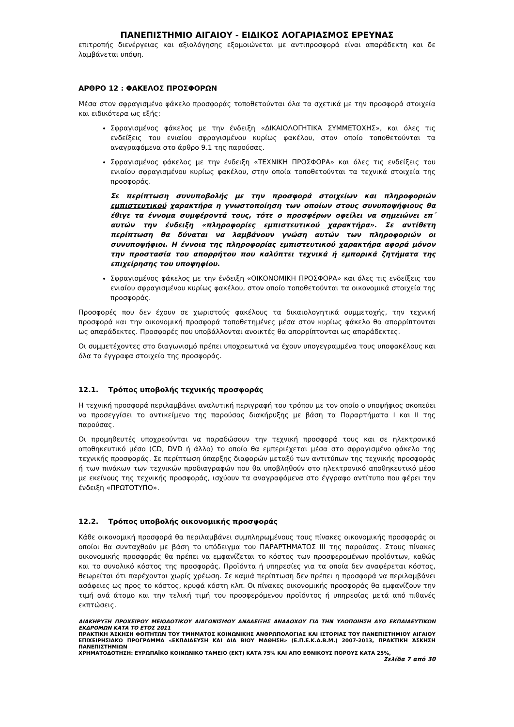ΠΑΝΕΠΙΣΤΗΜΙΟ ΑΙΓΑΙΟΥ - ΕΙΔΙΚΟΣ ΛΟΓΑΡΙΑΣΜΟΣ ΕΡΕΥΝΑΣ
επιτροπής διενέργειας και αξιολόγησης εξομοιώνεται με αντιπροσφορά είναι απαράδεκτη και δε λαμβάνεται υπόψη.
ΑΡΘΡΟ 12 : ΦΑΚΕΛΟΣ ΠΡΟΣΦΟΡΩΝ
Μέσα στον σφραγισμένο φάκελο προσφοράς τοποθετούνται όλα τα σχετικά με την προσφορά στοιχεία και ειδικότερα ως εξής:
Σφραγισμένος φάκελος με την ένδειξη «ΔΙΚΑΙΟΛΟΓΗΤΙΚΑ ΣΥΜΜΕΤΟΧΗΣ», και όλες τις ενδείξεις του ενιαίου σφραγισμένου κυρίως φακέλου, στον οποίο τοποθετούνται τα αναγραφόμενα στο άρθρο 9.1 της παρούσας.
Σφραγισμένος φάκελος με την ένδειξη «ΤΕΧΝΙΚΗ ΠΡΟΣΦΟΡΑ» και όλες τις ενδείξεις του ενιαίου σφραγισμένου κυρίως φακέλου, στην οποία τοποθετούνται τα τεχνικά στοιχεία της προσφοράς.
Σε περίπτωση συνυποβολής με την προσφορά στοιχείων και πληροφοριών εμπιστευτικού χαρακτήρα η γνωστοποίηση των οποίων στους συνυποψήφιους θα έθιγε τα έννομα συμφέροντά τους, τότε ο προσφέρων οφείλει να σημειώνει επ΄ αυτών την ένδειξη «πληροφορίες εμπιστευτικού χαρακτήρα». Σε αντίθετη περίπτωση θα δύναται να λαμβάνουν γνώση αυτών των πληροφοριών οι συνυποψήφιοι. Η έννοια της πληροφορίας εμπιστευτικού χαρακτήρα αφορά μόνον την προστασία του απορρήτου που καλύπτει τεχνικά ή εμπορικά ζητήματα της επιχείρησης του υποψηφίου.
Σφραγισμένος φάκελος με την ένδειξη «ΟΙΚΟΝΟΜΙΚΗ ΠΡΟΣΦΟΡΑ» και όλες τις ενδείξεις του ενιαίου σφραγισμένου κυρίως φακέλου, στον οποίο τοποθετούνται τα οικονομικά στοιχεία της προσφοράς.
Προσφορές που δεν έχουν σε χωριστούς φακέλους τα δικαιολογητικά συμμετοχής, την τεχνική προσφορά και την οικονομική προσφορά τοποθετημένες μέσα στον κυρίως φάκελο θα απορρίπτονται ως απαράδεκτες. Προσφορές που υποβάλλονται ανοικτές θα απορρίπτονται ως απαράδεκτες.
Οι συμμετέχοντες στο διαγωνισμό πρέπει υποχρεωτικά να έχουν υπογεγραμμένα τους υποφακέλους και όλα τα έγγραφα στοιχεία της προσφοράς.
12.1. Τρόπος υποβολής τεχνικής προσφοράς
Η τεχνική προσφορά περιλαμβάνει αναλυτική περιγραφή του τρόπου με τον οποίο ο υποψήφιος σκοπεύει να προσεγγίσει το αντικείμενο της παρούσας διακήρυξης με βάση τα Παραρτήματα I και II της παρούσας.
Οι προμηθευτές υποχρεούνται να παραδώσουν την τεχνική προσφορά τους και σε ηλεκτρονικό αποθηκευτικό μέσο (CD, DVD ή άλλο) το οποίο θα εμπεριέχεται μέσα στο σφραγισμένο φάκελο της τεχνικής προσφοράς. Σε περίπτωση ύπαρξης διαφορών μεταξύ των αντιτύπων της τεχνικής προσφοράς ή των πινάκων των τεχνικών προδιαγραφών που θα υποβληθούν στο ηλεκτρονικό αποθηκευτικό μέσο με εκείνους της τεχνικής προσφοράς, ισχύουν τα αναγραφόμενα στο έγγραφο αντίτυπο που φέρει την ένδειξη «ΠΡΩΤΟΤΥΠΟ».
12.2. Τρόπος υποβολής οικονομικής προσφοράς
Κάθε οικονομική προσφορά θα περιλαμβάνει συμπληρωμένους τους πίνακες οικονομικής προσφοράς οι οποίοι θα συνταχθούν με βάση το υπόδειγμα του ΠΑΡΑΡΤΗΜΑΤΟΣ III της παρούσας. Στους πίνακες οικονομικής προσφοράς θα πρέπει να εμφανίζεται το κόστος των προσφερομένων προϊόντων, καθώς και το συνολικό κόστος της προσφοράς. Προϊόντα ή υπηρεσίες για τα οποία δεν αναφέρεται κόστος, θεωρείται ότι παρέχονται χωρίς χρέωση. Σε καμιά περίπτωση δεν πρέπει η προσφορά να περιλαμβάνει ασάφειες ως προς το κόστος, κρυφά κόστη κλπ. Οι πίνακες οικονομικής προσφοράς θα εμφανίζουν την τιμή ανά άτομο και την τελική τιμή του προσφερόμενου προϊόντος ή υπηρεσίας μετά από πιθανές εκπτώσεις.
ΔΙΑΚΗΡΥΞΗ ΠΡΟΧΕΙΡΟΥ ΜΕΙΟΔΟΤΙΚΟΥ ΔΙΑΓΩΝΙΣΜΟΥ ΑΝΑΔΕΙΞΗΣ ΑΝΑΔΟΧΟΥ ΓΙΑ ΤΗΝ ΥΛΟΠΟΙΗΣΗ ΔΥΟ ΕΚΠΑΙΔΕΥΤΙΚΩΝ ΕΚΔΡΟΜΩΝ ΚΑΤΑ ΤΟ ΕΤΟΣ 2011
ΠΡΑΚΤΙΚΗ ΆΣΚΗΣΗ ΦΟΙΤΗΤΩΝ ΤΟΥ ΤΜΗΜΑΤΟΣ ΚΟΙΝΩΝΙΚΗΣ ΑΝΘΡΩΠΟΛΟΓΙΑΣ ΚΑΙ ΙΣΤΟΡΙΑΣ ΤΟΥ ΠΑΝΕΠΙΣΤΗΜΙΟΥ ΑΙΓΑΙΟΥ ΕΠΙΧΕΙΡΗΣΙΑΚΟ ΠΡΟΓΡΑΜΜΑ «ΕΚΠΑΙΔΕΥΣΗ ΚΑΙ ΔΙΑ ΒΙΟΥ ΜΑΘΗΣΗ» (Ε.Π.Ε.Κ.Δ.Β.Μ.) 2007-2013, ΠΡΑΚΤΙΚΗ ΆΣΚΗΣΗ ΠΑΝΕΠΙΣΤΗΜΙΩΝ
ΧΡΗΜΑΤΟΔΟΤΗΣΗ: ΕΥΡΩΠΑΪΚΟ ΚΟΙΝΩΝΙΚΟ ΤΑΜΕΙΟ (ΕΚΤ) ΚΑΤΑ 75% ΚΑΙ ΑΠΟ ΕΘΝΙΚΟΥΣ ΠΟΡΟΥΣ ΚΑΤΑ 25%,
Σελίδα 7 από 30